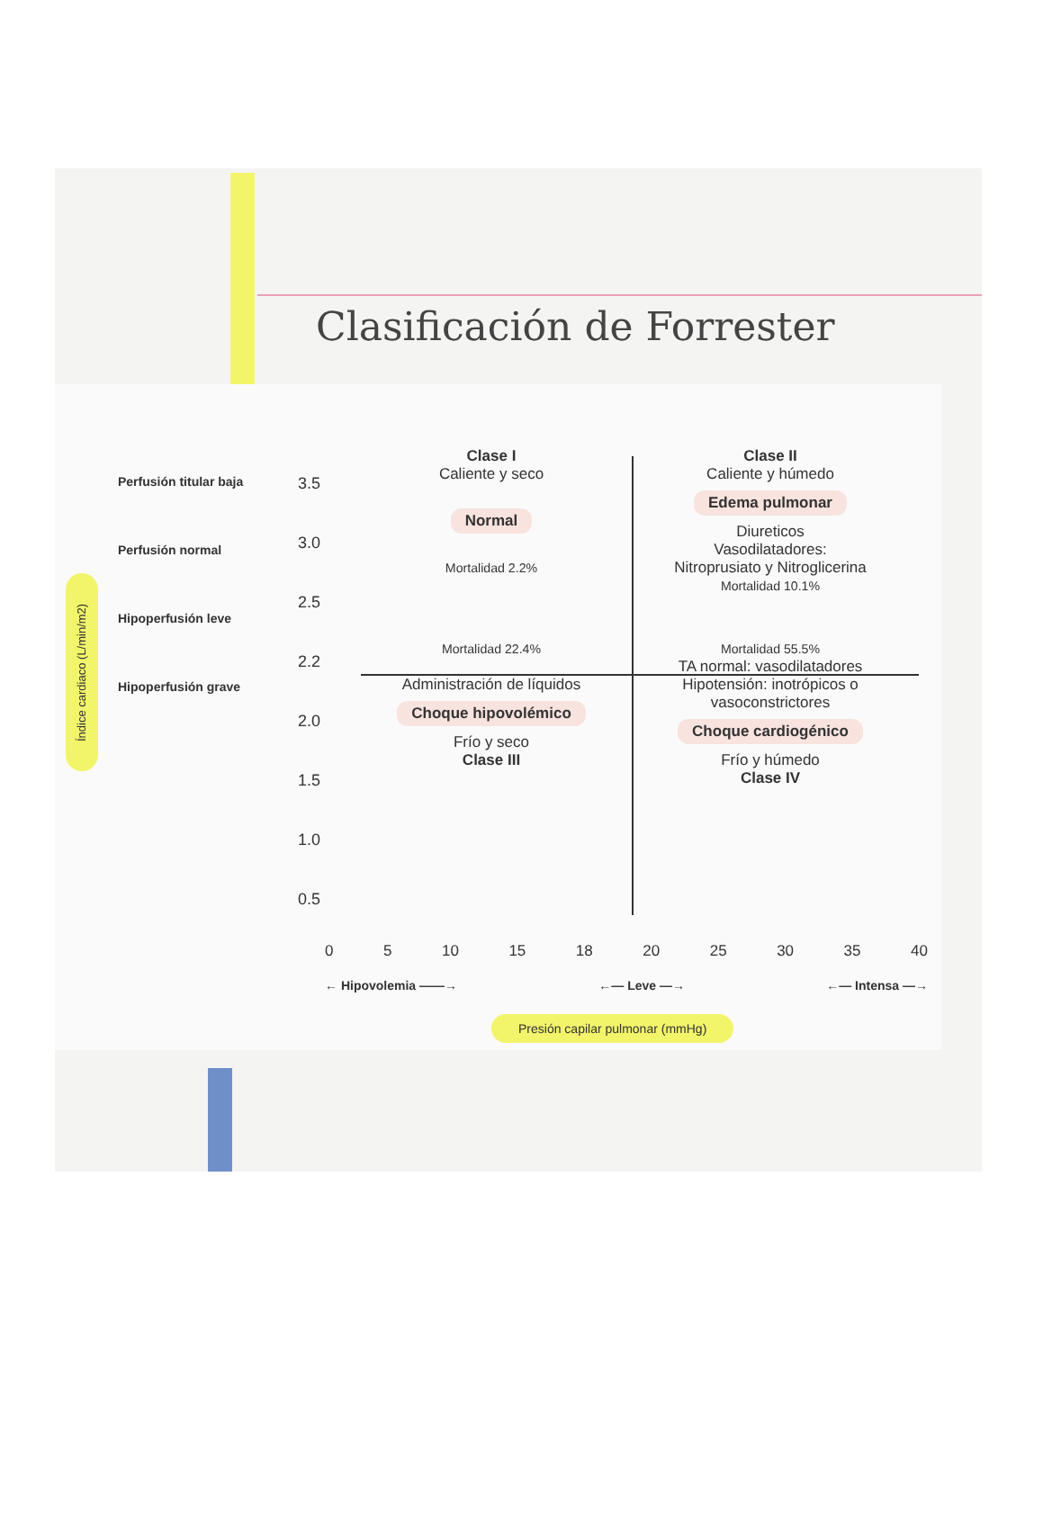Clasificación de Forrester
Índice cardiaco (L/min/m2)
Perfusión titular baja
Perfusión normal
Hipoperfusión leve
Hipoperfusión grave
3.5
3.0
2.5
2.2
2.0
1.5
1.0
0.5
Clase I
Caliente y seco
Normal
Mortalidad 2.2%
Clase II
Caliente y húmedo
Edema pulmonar
Diureticos
Vasodilatadores:
Nitroprusiato y Nitroglicerina
Mortalidad 10.1%
Mortalidad 22.4%
Administración de líquidos
Choque hipovolémico
Frío y seco
Clase III
Mortalidad 55.5%
TA normal: vasodilatadores
Hipotensión: inotrópicos o vasoconstrictores
Choque cardiogénico
Frío y húmedo
Clase IV
0 5 10 15 18 20 25 30 35 40
← Hipovolemia ——→ ←— Leve —→ ←— Intensa —→
Presión capilar pulmonar (mmHg)